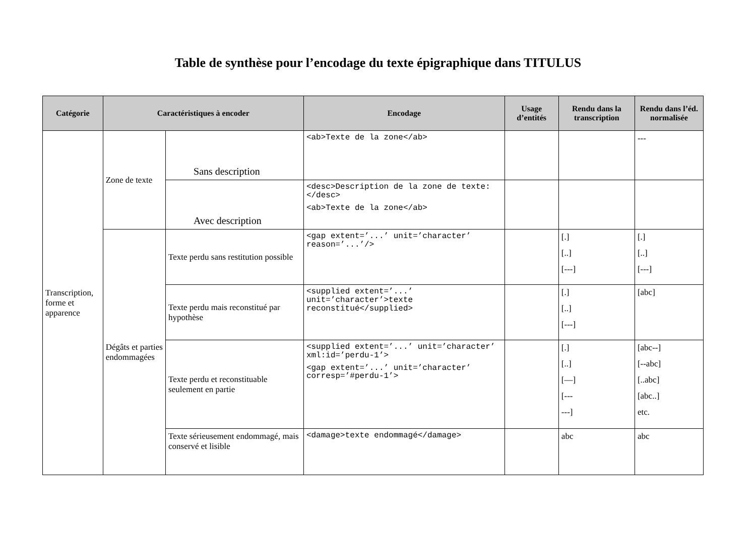Table de synthèse pour l’encodage du texte épigraphique dans TITULUS
| Catégorie | Caractéristiques à encoder | | Encodage | Usage d’entités | Rendu dans la transcription | Rendu dans l’éd. normalisée |
| --- | --- | --- | --- | --- | --- | --- |
| Transcription, forme et apparence | Zone de texte | Sans description | <ab>Texte de la zone</ab> | | | --- |
| | | Avec description | <desc>Description de la zone de texte:</desc> <ab>Texte de la zone</ab> | | | |
| | Dégâts et parties endommagées | Texte perdu sans restitution possible | <gap extent=’...’ unit=’character’ reason=’...’/> | | [.] [..] [---] | [.] [..] [---] |
| | | Texte perdu mais reconstitué par hypothèse | <supplied extent=’...’ unit=’character’>texte reconstitué</supplied> | | [.] [..] [---] | [abc] |
| | | Texte perdu et reconstituable seulement en partie | <supplied extent=’...’ unit=’character’ xml:id=’perdu-1’> <gap extent=’...’ unit=’character’ corresp=’#perdu-1’> | | [.] [..] [—] [--- ---] | [abc--] [--abc] [..abc] [abc..] etc. |
| | | Texte sérieusement endommagé, mais conservé et lisible | <damage>texte endommagé</damage> | | abc | abc |